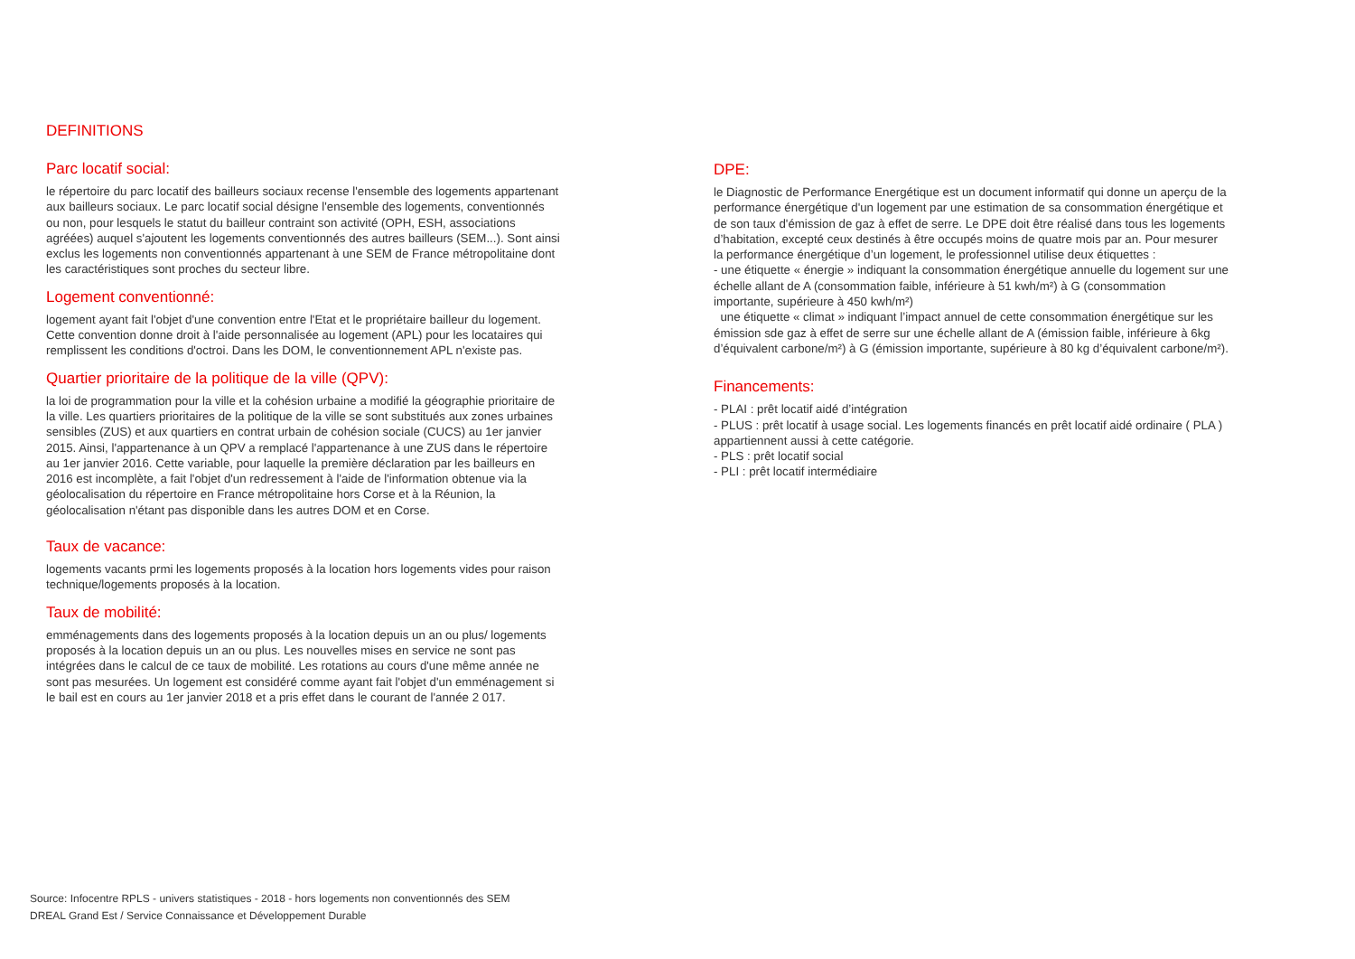DEFINITIONS
Parc locatif social:
le répertoire du parc locatif des bailleurs sociaux recense l'ensemble des logements appartenant aux bailleurs sociaux. Le parc locatif social désigne l'ensemble des logements, conventionnés ou non, pour lesquels le statut du bailleur contraint son activité (OPH, ESH, associations agréées) auquel s'ajoutent les logements conventionnés des autres bailleurs (SEM...). Sont ainsi exclus les logements non conventionnés appartenant à une SEM de France métropolitaine dont les caractéristiques sont proches du secteur libre.
Logement conventionné:
logement ayant fait l'objet d'une convention entre l'Etat et le propriétaire bailleur du logement. Cette convention donne droit à l'aide personnalisée au logement (APL) pour les locataires qui remplissent les conditions d'octroi. Dans les DOM, le conventionnement APL n'existe pas.
Quartier prioritaire de la politique de la ville (QPV):
la loi de programmation pour la ville et la cohésion urbaine a modifié la géographie prioritaire de la ville. Les quartiers prioritaires de la politique de la ville se sont substitués aux zones urbaines sensibles (ZUS) et aux quartiers en contrat urbain de cohésion sociale (CUCS) au 1er janvier 2015. Ainsi, l'appartenance à un QPV a remplacé l'appartenance à une ZUS dans le répertoire au 1er janvier 2016. Cette variable, pour laquelle la première déclaration par les bailleurs en 2016 est incomplète, a fait l'objet d'un redressement à l'aide de l'information obtenue via la géolocalisation du répertoire en France métropolitaine hors Corse et à la Réunion, la géolocalisation n'étant pas disponible dans les autres DOM et en Corse.
Taux de vacance:
logements vacants prmi les logements proposés à la location hors logements vides pour raison technique/logements proposés à la location.
Taux de mobilité:
emménagements dans des logements proposés à la location depuis un an ou plus/ logements proposés à la location depuis un an ou plus. Les nouvelles mises en service ne sont pas intégrées dans le calcul de ce taux de mobilité. Les rotations au cours d'une même année ne sont pas mesurées. Un logement est considéré comme ayant fait l'objet d'un emménagement si le bail est en cours au 1er janvier 2018 et a pris effet dans le courant de l'année 2 017.
DPE:
le Diagnostic de Performance Energétique est un document informatif qui donne un aperçu de la performance énergétique d'un logement par une estimation de sa consommation énergétique et de son taux d'émission de gaz à effet de serre. Le DPE doit être réalisé dans tous les logements d’habitation, excepté ceux destinés à être occupés moins de quatre mois par an. Pour mesurer la performance énergétique d’un logement, le professionnel utilise deux étiquettes :
- une étiquette « énergie » indiquant la consommation énergétique annuelle du logement sur une échelle allant de A (consommation faible, inférieure à 51 kwh/m²) à G (consommation importante, supérieure à 450 kwh/m²)
une étiquette « climat » indiquant l’impact annuel de cette consommation énergétique sur les émission sde gaz à effet de serre sur une échelle allant de A (émission faible, inférieure à 6kg d’équivalent carbone/m²) à G (émission importante, supérieure à 80 kg d’équivalent carbone/m²).
Financements:
- PLAI : prêt locatif aidé d’intégration
- PLUS : prêt locatif à usage social. Les logements financés en prêt locatif aidé ordinaire ( PLA ) appartiennent aussi à cette catégorie.
- PLS : prêt locatif social
- PLI : prêt locatif intermédiaire
Source: Infocentre RPLS - univers statistiques - 2018 - hors logements non conventionnés des SEM
DREAL Grand Est / Service Connaissance et Développement Durable